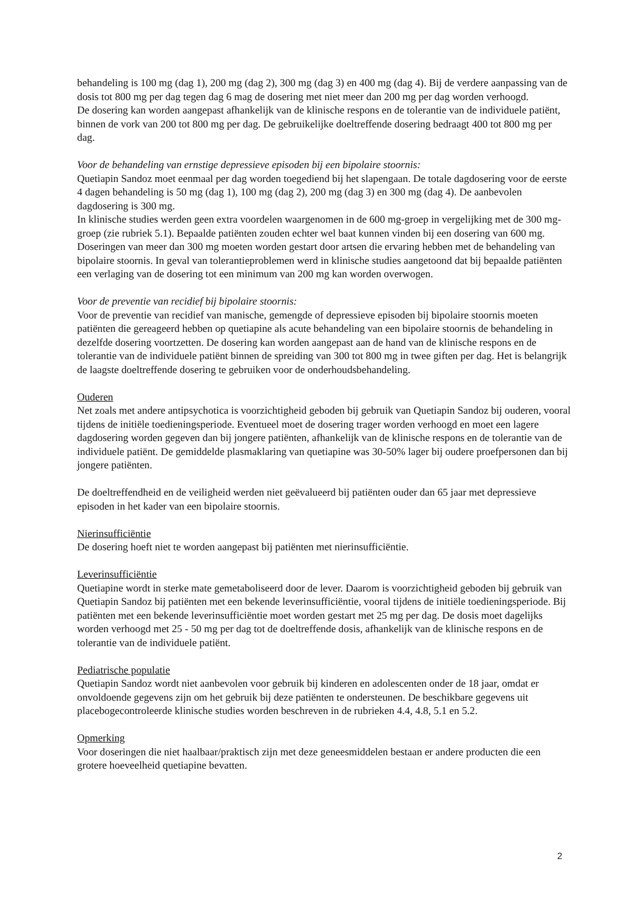behandeling is 100 mg (dag 1), 200 mg (dag 2), 300 mg (dag 3) en 400 mg (dag 4). Bij de verdere aanpassing van de dosis tot 800 mg per dag tegen dag 6 mag de dosering met niet meer dan 200 mg per dag worden verhoogd.
De dosering kan worden aangepast afhankelijk van de klinische respons en de tolerantie van de individuele patiënt, binnen de vork van 200 tot 800 mg per dag. De gebruikelijke doeltreffende dosering bedraagt 400 tot 800 mg per dag.
Voor de behandeling van ernstige depressieve episoden bij een bipolaire stoornis:
Quetiapin Sandoz moet eenmaal per dag worden toegediend bij het slapengaan. De totale dagdosering voor de eerste 4 dagen behandeling is 50 mg (dag 1), 100 mg (dag 2), 200 mg (dag 3) en 300 mg (dag 4). De aanbevolen dagdosering is 300 mg.
In klinische studies werden geen extra voordelen waargenomen in de 600 mg-groep in vergelijking met de 300 mg-groep (zie rubriek 5.1). Bepaalde patiënten zouden echter wel baat kunnen vinden bij een dosering van 600 mg. Doseringen van meer dan 300 mg moeten worden gestart door artsen die ervaring hebben met de behandeling van bipolaire stoornis. In geval van tolerantieproblemen werd in klinische studies aangetoond dat bij bepaalde patiënten een verlaging van de dosering tot een minimum van 200 mg kan worden overwogen.
Voor de preventie van recidief bij bipolaire stoornis:
Voor de preventie van recidief van manische, gemengde of depressieve episoden bij bipolaire stoornis moeten patiënten die gereageerd hebben op quetiapine als acute behandeling van een bipolaire stoornis de behandeling in dezelfde dosering voortzetten. De dosering kan worden aangepast aan de hand van de klinische respons en de tolerantie van de individuele patiënt binnen de spreiding van 300 tot 800 mg in twee giften per dag. Het is belangrijk de laagste doeltreffende dosering te gebruiken voor de onderhoudsbehandeling.
Ouderen
Net zoals met andere antipsychotica is voorzichtigheid geboden bij gebruik van Quetiapin Sandoz bij ouderen, vooral tijdens de initiële toedieningsperiode. Eventueel moet de dosering trager worden verhoogd en moet een lagere dagdosering worden gegeven dan bij jongere patiënten, afhankelijk van de klinische respons en de tolerantie van de individuele patiënt. De gemiddelde plasmaklaring van quetiapine was 30-50% lager bij oudere proefpersonen dan bij jongere patiënten.
De doeltreffendheid en de veiligheid werden niet geëvalueerd bij patiënten ouder dan 65 jaar met depressieve episoden in het kader van een bipolaire stoornis.
Nierinsufficiëntie
De dosering hoeft niet te worden aangepast bij patiënten met nierinsufficiëntie.
Leverinsufficiëntie
Quetiapine wordt in sterke mate gemetaboliseerd door de lever. Daarom is voorzichtigheid geboden bij gebruik van Quetiapin Sandoz bij patiënten met een bekende leverinsufficiëntie, vooral tijdens de initiële toedieningsperiode. Bij patiënten met een bekende leverinsufficiëntie moet worden gestart met 25 mg per dag. De dosis moet dagelijks worden verhoogd met 25 - 50 mg per dag tot de doeltreffende dosis, afhankelijk van de klinische respons en de tolerantie van de individuele patiënt.
Pediatrische populatie
Quetiapin Sandoz wordt niet aanbevolen voor gebruik bij kinderen en adolescenten onder de 18 jaar, omdat er onvoldoende gegevens zijn om het gebruik bij deze patiënten te ondersteunen. De beschikbare gegevens uit placebogecontroleerde klinische studies worden beschreven in de rubrieken 4.4, 4.8, 5.1 en 5.2.
Opmerking
Voor doseringen die niet haalbaar/praktisch zijn met deze geneesmiddelen bestaan er andere producten die een grotere hoeveelheid quetiapine bevatten.
2